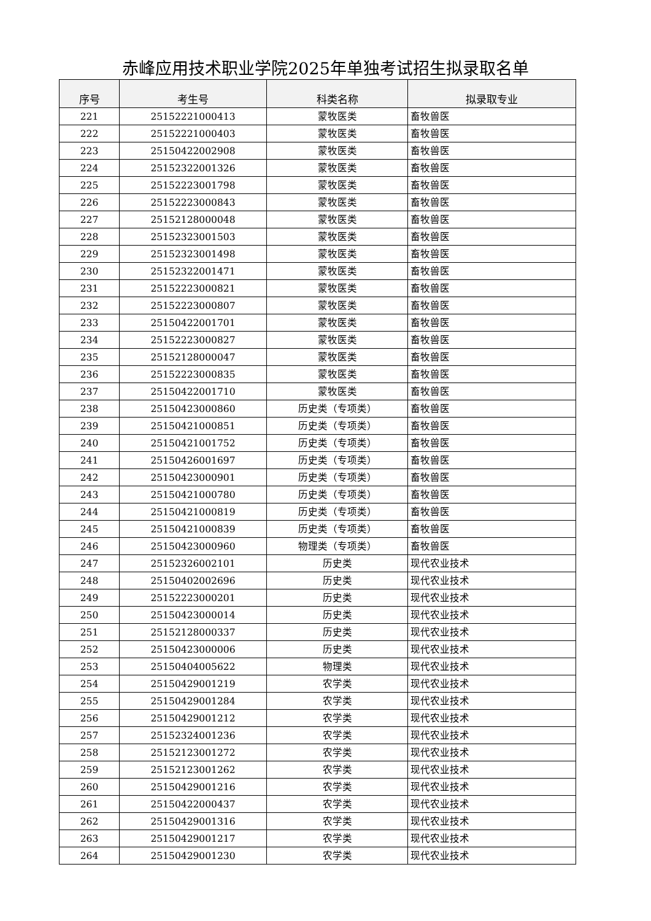赤峰应用技术职业学院2025年单独考试招生拟录取名单
| 序号 | 考生号 | 科类名称 | 拟录取专业 |
| --- | --- | --- | --- |
| 221 | 25152221000413 | 蒙牧医类 | 畜牧兽医 |
| 222 | 25152221000403 | 蒙牧医类 | 畜牧兽医 |
| 223 | 25150422002908 | 蒙牧医类 | 畜牧兽医 |
| 224 | 25152322001326 | 蒙牧医类 | 畜牧兽医 |
| 225 | 25152223001798 | 蒙牧医类 | 畜牧兽医 |
| 226 | 25152223000843 | 蒙牧医类 | 畜牧兽医 |
| 227 | 25152128000048 | 蒙牧医类 | 畜牧兽医 |
| 228 | 25152323001503 | 蒙牧医类 | 畜牧兽医 |
| 229 | 25152323001498 | 蒙牧医类 | 畜牧兽医 |
| 230 | 25152322001471 | 蒙牧医类 | 畜牧兽医 |
| 231 | 25152223000821 | 蒙牧医类 | 畜牧兽医 |
| 232 | 25152223000807 | 蒙牧医类 | 畜牧兽医 |
| 233 | 25150422001701 | 蒙牧医类 | 畜牧兽医 |
| 234 | 25152223000827 | 蒙牧医类 | 畜牧兽医 |
| 235 | 25152128000047 | 蒙牧医类 | 畜牧兽医 |
| 236 | 25152223000835 | 蒙牧医类 | 畜牧兽医 |
| 237 | 25150422001710 | 蒙牧医类 | 畜牧兽医 |
| 238 | 25150423000860 | 历史类（专项类） | 畜牧兽医 |
| 239 | 25150421000851 | 历史类（专项类） | 畜牧兽医 |
| 240 | 25150421001752 | 历史类（专项类） | 畜牧兽医 |
| 241 | 25150426001697 | 历史类（专项类） | 畜牧兽医 |
| 242 | 25150423000901 | 历史类（专项类） | 畜牧兽医 |
| 243 | 25150421000780 | 历史类（专项类） | 畜牧兽医 |
| 244 | 25150421000819 | 历史类（专项类） | 畜牧兽医 |
| 245 | 25150421000839 | 历史类（专项类） | 畜牧兽医 |
| 246 | 25150423000960 | 物理类（专项类） | 畜牧兽医 |
| 247 | 25152326002101 | 历史类 | 现代农业技术 |
| 248 | 25150402002696 | 历史类 | 现代农业技术 |
| 249 | 25152223000201 | 历史类 | 现代农业技术 |
| 250 | 25150423000014 | 历史类 | 现代农业技术 |
| 251 | 25152128000337 | 历史类 | 现代农业技术 |
| 252 | 25150423000006 | 历史类 | 现代农业技术 |
| 253 | 25150404005622 | 物理类 | 现代农业技术 |
| 254 | 25150429001219 | 农学类 | 现代农业技术 |
| 255 | 25150429001284 | 农学类 | 现代农业技术 |
| 256 | 25150429001212 | 农学类 | 现代农业技术 |
| 257 | 25152324001236 | 农学类 | 现代农业技术 |
| 258 | 25152123001272 | 农学类 | 现代农业技术 |
| 259 | 25152123001262 | 农学类 | 现代农业技术 |
| 260 | 25150429001216 | 农学类 | 现代农业技术 |
| 261 | 25150422000437 | 农学类 | 现代农业技术 |
| 262 | 25150429001316 | 农学类 | 现代农业技术 |
| 263 | 25150429001217 | 农学类 | 现代农业技术 |
| 264 | 25150429001230 | 农学类 | 现代农业技术 |